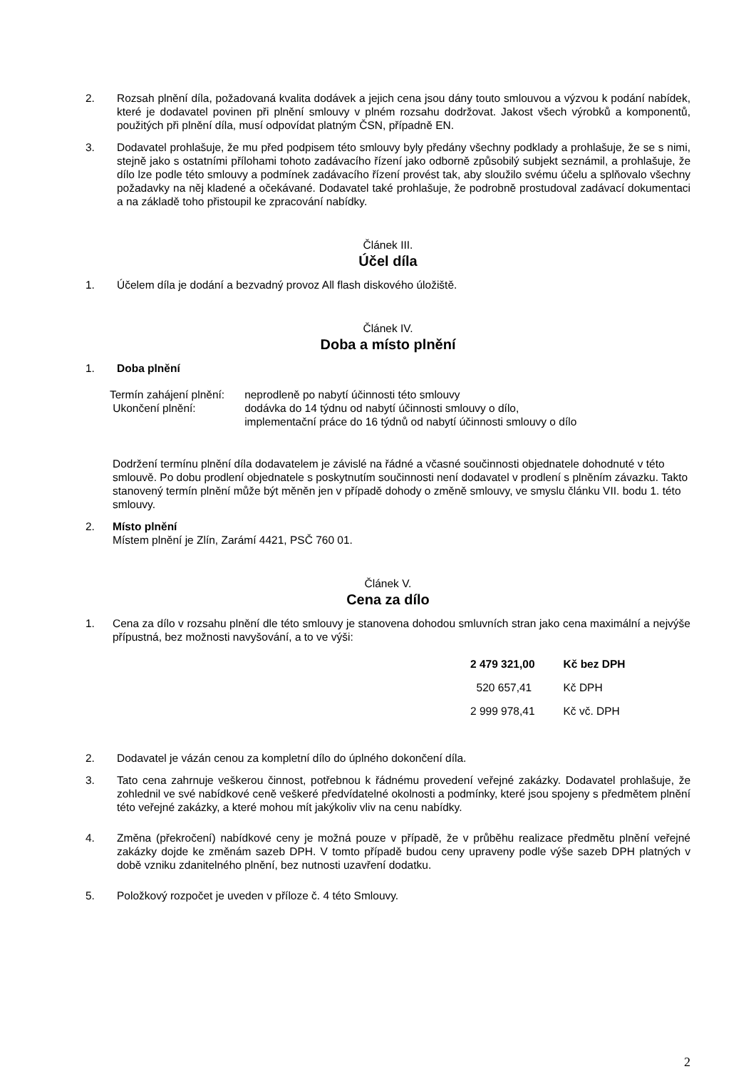2. Rozsah plnění díla, požadovaná kvalita dodávek a jejich cena jsou dány touto smlouvou a výzvou k podání nabídek, které je dodavatel povinen při plnění smlouvy v plném rozsahu dodržovat. Jakost všech výrobků a komponentů, použitých při plnění díla, musí odpovídat platným ČSN, případně EN.
3. Dodavatel prohlašuje, že mu před podpisem této smlouvy byly předány všechny podklady a prohlašuje, že se s nimi, stejně jako s ostatními přílohami tohoto zadávacího řízení jako odborně způsobilý subjekt seznámil, a prohlašuje, že dílo lze podle této smlouvy a podmínek zadávacího řízení provést tak, aby sloužilo svému účelu a splňovalo všechny požadavky na něj kladené a očekávané. Dodavatel také prohlašuje, že podrobně prostudoval zadávací dokumentaci a na základě toho přistoupil ke zpracování nabídky.
Článek III.
Účel díla
1. Účelem díla je dodání a bezvadný provoz All flash diskového úložiště.
Článek IV.
Doba a místo plnění
1. Doba plnění
| Termín zahájení plnění: | neprodleně po nabytí účinnosti této smlouvy |
| Ukončení plnění: | dodávka do 14 týdnu od nabytí účinnosti smlouvy o dílo, implementační práce do 16 týdnů od nabytí účinnosti smlouvy o dílo |
Dodržení termínu plnění díla dodavatelem je závislé na řádné a včasné součinnosti objednatele dohodnuté v této smlouvě. Po dobu prodlení objednatele s poskytnutím součinnosti není dodavatel v prodlení s plněním závazku. Takto stanovený termín plnění může být měněn jen v případě dohody o změně smlouvy, ve smyslu článku VII. bodu 1. této smlouvy.
2. Místo plnění
Místem plnění je Zlín, Zarámí 4421, PSČ 760 01.
Článek V.
Cena za dílo
1. Cena za dílo v rozsahu plnění dle této smlouvy je stanovena dohodou smluvních stran jako cena maximální a nejvýše přípustná, bez možnosti navyšování, a to ve výši:
| 2 479 321,00 | Kč bez DPH |
| 520 657,41 | Kč DPH |
| 2 999 978,41 | Kč vč. DPH |
2. Dodavatel je vázán cenou za kompletní dílo do úplného dokončení díla.
3. Tato cena zahrnuje veškerou činnost, potřebnou k řádnému provedení veřejné zakázky. Dodavatel prohlašuje, že zohlednil ve své nabídkové ceně veškeré předvídatelné okolnosti a podmínky, které jsou spojeny s předmětem plnění této veřejné zakázky, a které mohou mít jakýkoliv vliv na cenu nabídky.
4. Změna (překročení) nabídkové ceny je možná pouze v případě, že v průběhu realizace předmětu plnění veřejné zakázky dojde ke změnám sazeb DPH. V tomto případě budou ceny upraveny podle výše sazeb DPH platných v době vzniku zdanitelného plnění, bez nutnosti uzavření dodatku.
5. Položkový rozpočet je uveden v příloze č. 4 této Smlouvy.
2